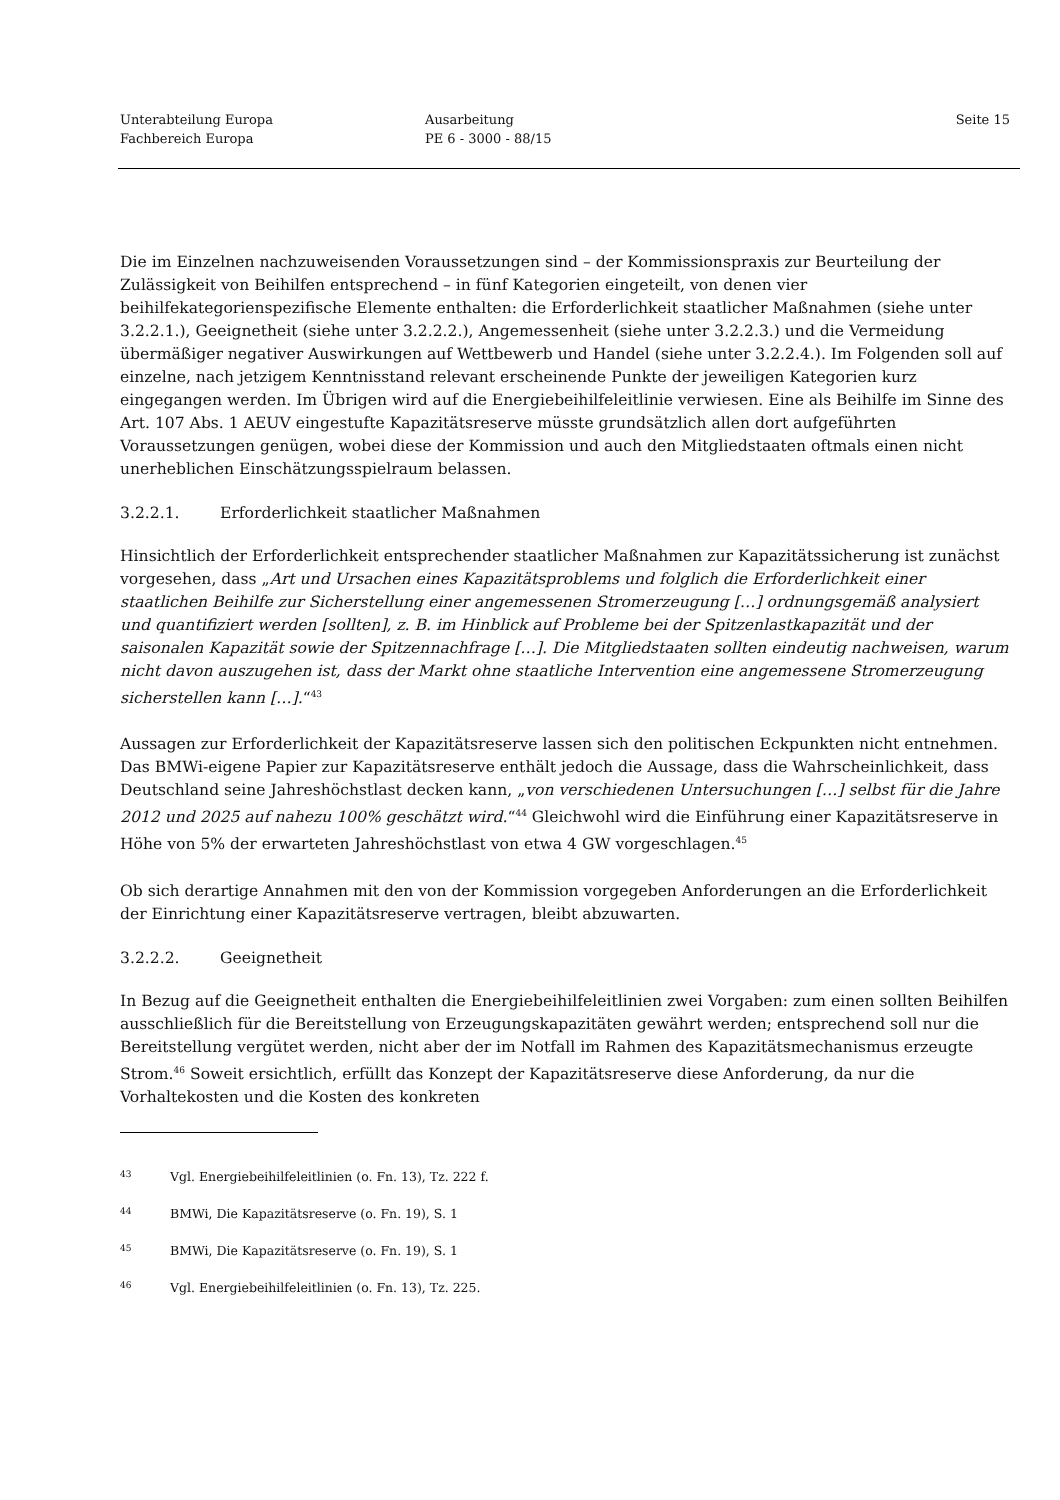Unterabteilung Europa
Fachbereich Europa
Ausarbeitung
PE 6 - 3000 - 88/15
Seite 15
Die im Einzelnen nachzuweisenden Voraussetzungen sind – der Kommissionspraxis zur Beurteilung der Zulässigkeit von Beihilfen entsprechend – in fünf Kategorien eingeteilt, von denen vier beihilfekategorienspezifische Elemente enthalten: die Erforderlichkeit staatlicher Maßnahmen (siehe unter 3.2.2.1.), Geeignetheit (siehe unter 3.2.2.2.), Angemessenheit (siehe unter 3.2.2.3.) und die Vermeidung übermäßiger negativer Auswirkungen auf Wettbewerb und Handel (siehe unter 3.2.2.4.). Im Folgenden soll auf einzelne, nach jetzigem Kenntnisstand relevant erscheinende Punkte der jeweiligen Kategorien kurz eingegangen werden. Im Übrigen wird auf die Energiebeihilfeleitlinie verwiesen. Eine als Beihilfe im Sinne des Art. 107 Abs. 1 AEUV eingestufte Kapazitätsreserve müsste grundsätzlich allen dort aufgeführten Voraussetzungen genügen, wobei diese der Kommission und auch den Mitgliedstaaten oftmals einen nicht unerheblichen Einschätzungsspielraum belassen.
3.2.2.1. Erforderlichkeit staatlicher Maßnahmen
Hinsichtlich der Erforderlichkeit entsprechender staatlicher Maßnahmen zur Kapazitätssicherung ist zunächst vorgesehen, dass „Art und Ursachen eines Kapazitätsproblems und folglich die Erforderlichkeit einer staatlichen Beihilfe zur Sicherstellung einer angemessenen Stromerzeugung […] ordnungsgemäß analysiert und quantifiziert werden [sollten], z. B. im Hinblick auf Probleme bei der Spitzenlastkapazität und der saisonalen Kapazität sowie der Spitzennachfrage […]. Die Mitgliedstaaten sollten eindeutig nachweisen, warum nicht davon auszugehen ist, dass der Markt ohne staatliche Intervention eine angemessene Stromerzeugung sicherstellen kann […].“<sup>43</sup>
Aussagen zur Erforderlichkeit der Kapazitätsreserve lassen sich den politischen Eckpunkten nicht entnehmen. Das BMWi-eigene Papier zur Kapazitätsreserve enthält jedoch die Aussage, dass die Wahrscheinlichkeit, dass Deutschland seine Jahreshöchstlast decken kann, „von verschiedenen Untersuchungen […] selbst für die Jahre 2012 und 2025 auf nahezu 100% geschätzt wird.“<sup>44</sup> Gleichwohl wird die Einführung einer Kapazitätsreserve in Höhe von 5% der erwarteten Jahreshöchstlast von etwa 4 GW vorgeschlagen.<sup>45</sup>
Ob sich derartige Annahmen mit den von der Kommission vorgegeben Anforderungen an die Erforderlichkeit der Einrichtung einer Kapazitätsreserve vertragen, bleibt abzuwarten.
3.2.2.2. Geeignetheit
In Bezug auf die Geeignetheit enthalten die Energiebeihilfeleitlinien zwei Vorgaben: zum einen sollten Beihilfen ausschließlich für die Bereitstellung von Erzeugungskapazitäten gewährt werden; entsprechend soll nur die Bereitstellung vergütet werden, nicht aber der im Notfall im Rahmen des Kapazitätsmechanismus erzeugte Strom.<sup>46</sup> Soweit ersichtlich, erfüllt das Konzept der Kapazitätsreserve diese Anforderung, da nur die Vorhaltekosten und die Kosten des konkreten
43 Vgl. Energiebeihilfeleitlinien (o. Fn. 13), Tz. 222 f.
44 BMWi, Die Kapazitätsreserve (o. Fn. 19), S. 1
45 BMWi, Die Kapazitätsreserve (o. Fn. 19), S. 1
46 Vgl. Energiebeihilfeleitlinien (o. Fn. 13), Tz. 225.